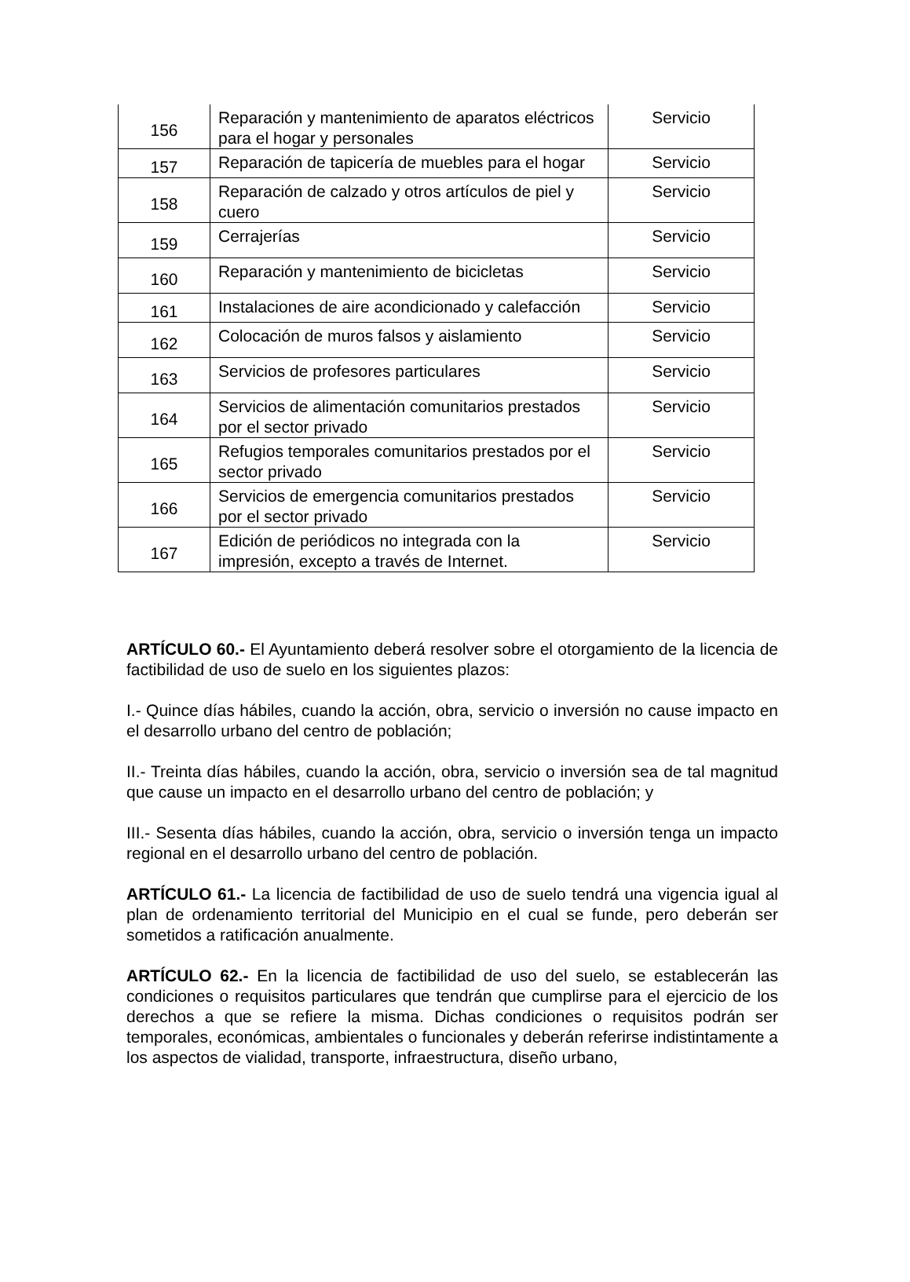| 156 | Reparación y mantenimiento de aparatos eléctricos para el hogar y personales | Servicio |
| 157 | Reparación de tapicería de muebles para el hogar | Servicio |
| 158 | Reparación de calzado y otros artículos de piel y cuero | Servicio |
| 159 | Cerrajerías | Servicio |
| 160 | Reparación y mantenimiento de bicicletas | Servicio |
| 161 | Instalaciones de aire acondicionado y calefacción | Servicio |
| 162 | Colocación de muros falsos y aislamiento | Servicio |
| 163 | Servicios de profesores particulares | Servicio |
| 164 | Servicios de alimentación comunitarios prestados por el sector privado | Servicio |
| 165 | Refugios temporales comunitarios prestados por el sector privado | Servicio |
| 166 | Servicios de emergencia comunitarios prestados por el sector privado | Servicio |
| 167 | Edición de periódicos no integrada con la impresión, excepto a través de Internet. | Servicio |
ARTÍCULO 60.- El Ayuntamiento deberá resolver sobre el otorgamiento de la licencia de factibilidad de uso de suelo en los siguientes plazos:
I.- Quince días hábiles, cuando la acción, obra, servicio o inversión no cause impacto en el desarrollo urbano del centro de población;
II.- Treinta días hábiles, cuando la acción, obra, servicio o inversión sea de tal magnitud que cause un impacto en el desarrollo urbano del centro de población; y
III.- Sesenta días hábiles, cuando la acción, obra, servicio o inversión tenga un impacto regional en el desarrollo urbano del centro de población.
ARTÍCULO 61.- La licencia de factibilidad de uso de suelo tendrá una vigencia igual al plan de ordenamiento territorial del Municipio en el cual se funde, pero deberán ser sometidos a ratificación anualmente.
ARTÍCULO 62.- En la licencia de factibilidad de uso del suelo, se establecerán las condiciones o requisitos particulares que tendrán que cumplirse para el ejercicio de los derechos a que se refiere la misma. Dichas condiciones o requisitos podrán ser temporales, económicas, ambientales o funcionales y deberán referirse indistintamente a los aspectos de vialidad, transporte, infraestructura, diseño urbano,